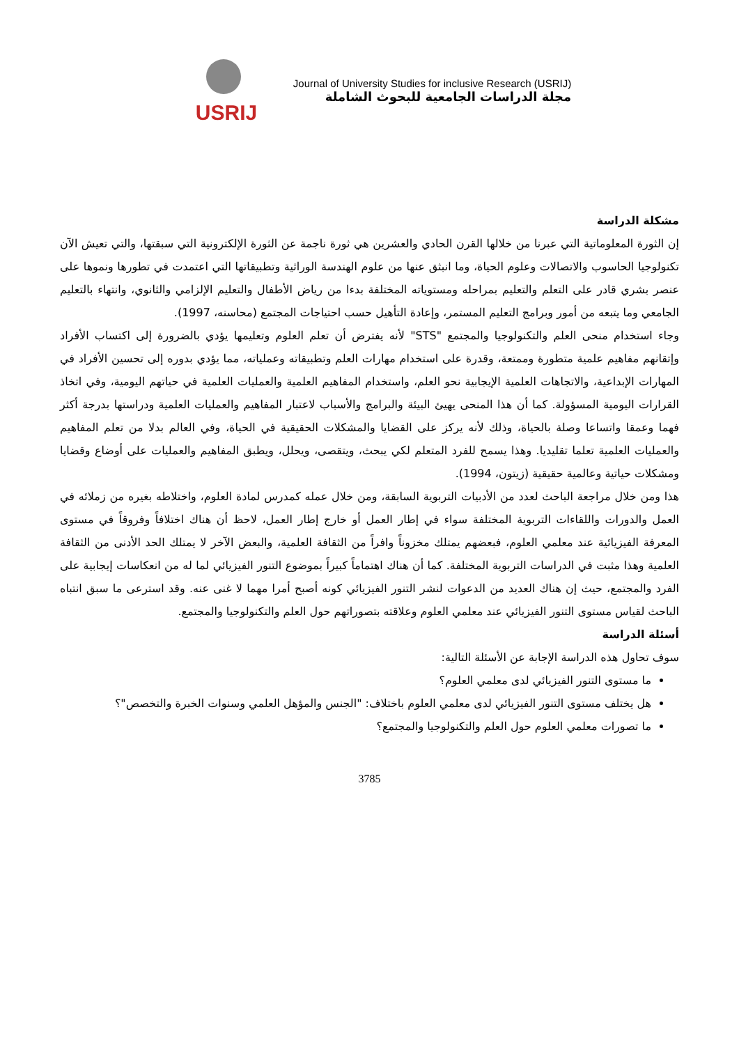USRIJ
Journal of University Studies for inclusive Research (USRIJ)
مجلة الدراسات الجامعية للبحوث الشاملة
مشكلة الدراسة
إن الثورة المعلوماتية التي عبرنا من خلالها القرن الحادي والعشرين هي ثورة ناجمة عن الثورة الإلكترونية التي سبقتها، والتي تعيش الآن تكنولوجيا الحاسوب والاتصالات وعلوم الحياة، وما انبثق عنها من علوم الهندسة الوراثية وتطبيقاتها التي اعتمدت في تطورها ونموها على عنصر بشري قادر على التعلم والتعليم بمراحله ومستوياته المختلفة بدءا من رياض الأطفال والتعليم الإلزامي والثانوي، وانتهاء بالتعليم الجامعي وما يتبعه من أمور وبرامج التعليم المستمر، وإعادة التأهيل حسب احتياجات المجتمع (محاسنه، 1997).
وجاء استخدام منحى العلم والتكنولوجيا والمجتمع "STS" لأنه يفترض أن تعلم العلوم وتعليمها يؤدي بالضرورة إلى اكتساب الأفراد وإتقانهم مفاهيم علمية متطورة وممتعة، وقدرة على استخدام مهارات العلم وتطبيقاته وعملياته، مما يؤدي بدوره إلى تحسين الأفراد في المهارات الإبداعية، والاتجاهات العلمية الإيجابية نحو العلم، واستخدام المفاهيم العلمية والعمليات العلمية في حياتهم اليومية، وفي اتخاذ القرارات اليومية المسؤولة. كما أن هذا المنحى يهيئ البيئة والبرامج والأسباب لاعتبار المفاهيم والعمليات العلمية ودراستها بدرجة أكثر فهما وعمقا واتساعا وصلة بالحياة، وذلك لأنه يركز على القضايا والمشكلات الحقيقية في الحياة، وفي العالم بدلا من تعلم المفاهيم والعمليات العلمية تعلما تقليديا. وهذا يسمح للفرد المتعلم لكي يبحث، ويتقصى، ويحلل، ويطبق المفاهيم والعمليات على أوضاع وقضايا ومشكلات حياتية وعالمية حقيقية (زيتون، 1994).
هذا ومن خلال مراجعة الباحث لعدد من الأدبيات التربوية السابقة، ومن خلال عمله كمدرس لمادة العلوم، واختلاطه بغيره من زملائه في العمل والدورات واللقاءات التربوية المختلفة سواء في إطار العمل أو خارج إطار العمل، لاحظ أن هناك اختلافاً وفروقاً في مستوى المعرفة الفيزيائية عند معلمي العلوم، فبعضهم يمتلك مخزوناً وافراً من الثقافة العلمية، والبعض الآخر لا يمتلك الحد الأدنى من الثقافة العلمية وهذا مثبت في الدراسات التربوية المختلفة. كما أن هناك اهتماماً كبيراً بموضوع التنور الفيزيائي لما له من انعكاسات إيجابية على الفرد والمجتمع، حيث إن هناك العديد من الدعوات لنشر التنور الفيزيائي كونه أصبح أمرا مهما لا غنى عنه. وقد استرعى ما سبق انتباه الباحث لقياس مستوى التنور الفيزيائي عند معلمي العلوم وعلاقته بتصوراتهم حول العلم والتكنولوجيا والمجتمع.
أسئلة الدراسة
سوف تحاول هذه الدراسة الإجابة عن الأسئلة التالية:
ما مستوى التنور الفيزيائي لدى معلمي العلوم؟
هل يختلف مستوى التنور الفيزيائي لدى معلمي العلوم باختلاف: "الجنس والمؤهل العلمي وسنوات الخبرة والتخصص"؟
ما تصورات معلمي العلوم حول العلم والتكنولوجيا والمجتمع؟
3785